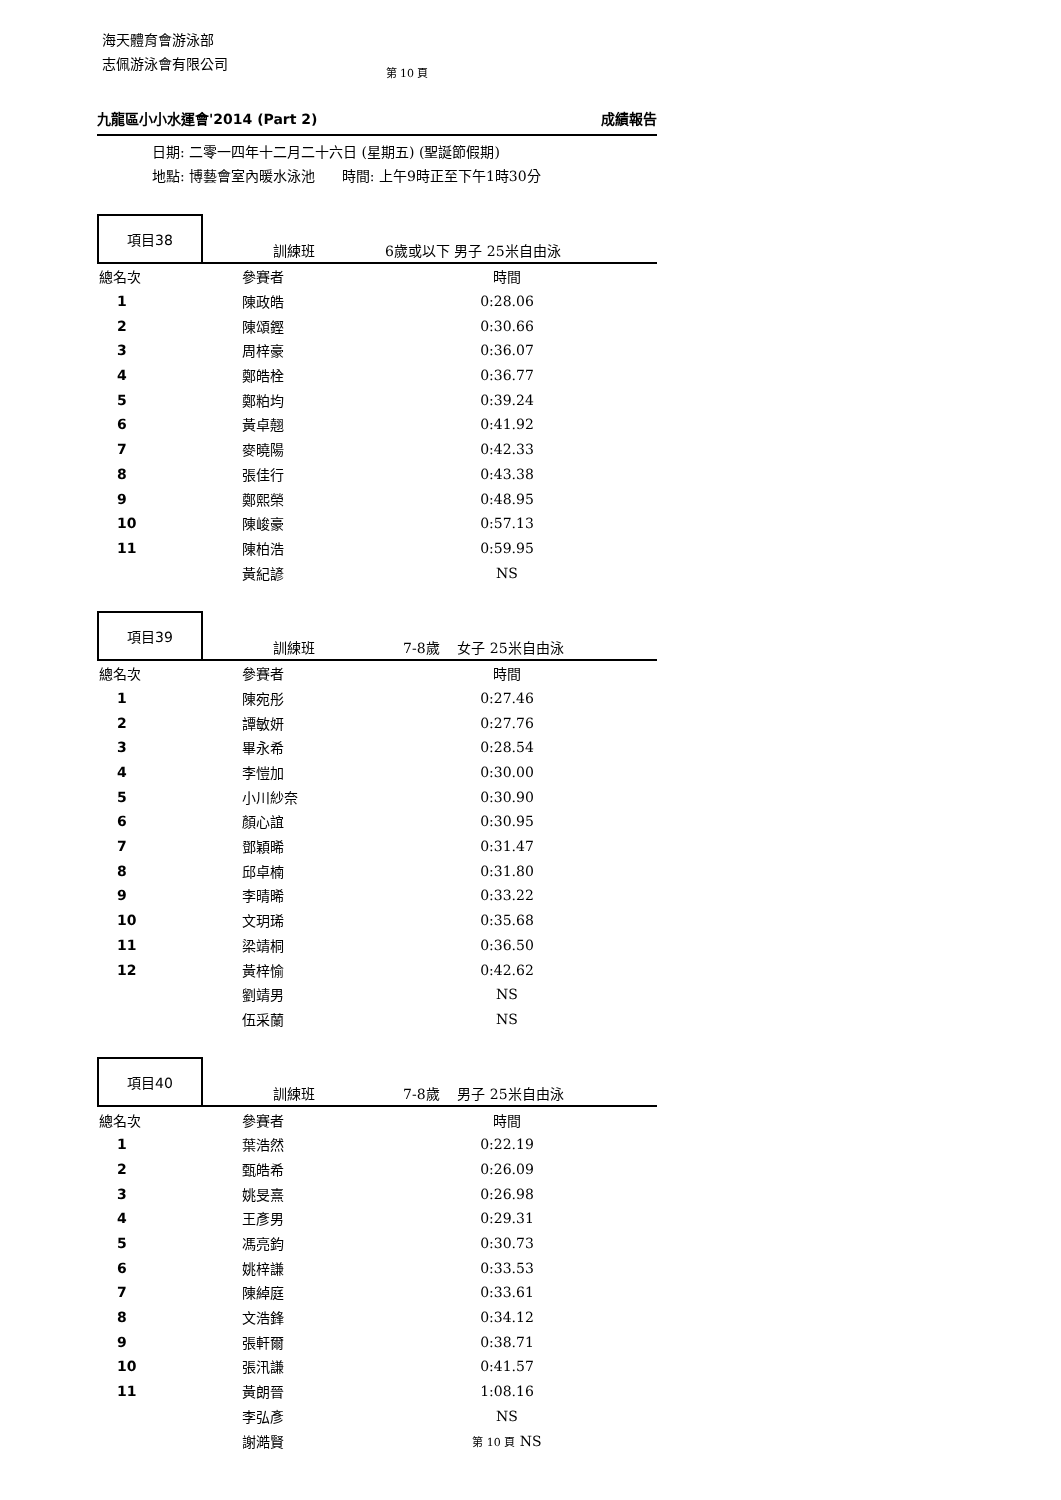海天體育會游泳部
志佩游泳會有限公司
第 10 頁
九龍區小小水運會'2014 (Part 2) 成績報告
日期: 二零一四年十二月二十六日 (星期五) (聖誕節假期)
地點: 博藝會室內暖水泳池 時間: 上午9時正至下午1時30分
項目38
訓練班 6歲或以下 男子 25米自由泳
| 總名次 | 參賽者 | 時間 | |
| 1 | 陳政皓 | 0:28.06 | |
| 2 | 陳頌鏗 | 0:30.66 | |
| 3 | 周梓豪 | 0:36.07 | |
| 4 | 鄭皓栓 | 0:36.77 | |
| 5 | 鄭粕均 | 0:39.24 | |
| 6 | 黃卓翹 | 0:41.92 | |
| 7 | 麥曉陽 | 0:42.33 | |
| 8 | 張佳行 | 0:43.38 | |
| 9 | 鄭熙榮 | 0:48.95 | |
| 10 | 陳峻豪 | 0:57.13 | |
| 11 | 陳柏浩 | 0:59.95 | |
| | 黃紀諺 | NS | |
項目39
訓練班 7-8歲 女子 25米自由泳
| 總名次 | 參賽者 | 時間 | |
| 1 | 陳宛彤 | 0:27.46 | |
| 2 | 譚敏妍 | 0:27.76 | |
| 3 | 畢永希 | 0:28.54 | |
| 4 | 李愷加 | 0:30.00 | |
| 5 | 小川紗奈 | 0:30.90 | |
| 6 | 顏心誼 | 0:30.95 | |
| 7 | 鄧穎晞 | 0:31.47 | |
| 8 | 邱卓楠 | 0:31.80 | |
| 9 | 李晴晞 | 0:33.22 | |
| 10 | 文玥琋 | 0:35.68 | |
| 11 | 梁靖桐 | 0:36.50 | |
| 12 | 黃梓愉 | 0:42.62 | |
| | 劉靖男 | NS | |
| | 伍采蘭 | NS | |
項目40
訓練班 7-8歲 男子 25米自由泳
| 總名次 | 參賽者 | 時間 | |
| 1 | 葉浩然 | 0:22.19 | |
| 2 | 甄皓希 | 0:26.09 | |
| 3 | 姚旻熹 | 0:26.98 | |
| 4 | 王彥男 | 0:29.31 | |
| 5 | 馮亮鈞 | 0:30.73 | |
| 6 | 姚梓謙 | 0:33.53 | |
| 7 | 陳綽庭 | 0:33.61 | |
| 8 | 文浩鋒 | 0:34.12 | |
| 9 | 張軒爾 | 0:38.71 | |
| 10 | 張汛謙 | 0:41.57 | |
| 11 | 黃朗晉 | 1:08.16 | |
| | 李弘彥 | NS | |
| | 謝澔賢 | 第 10 頁 NS | |